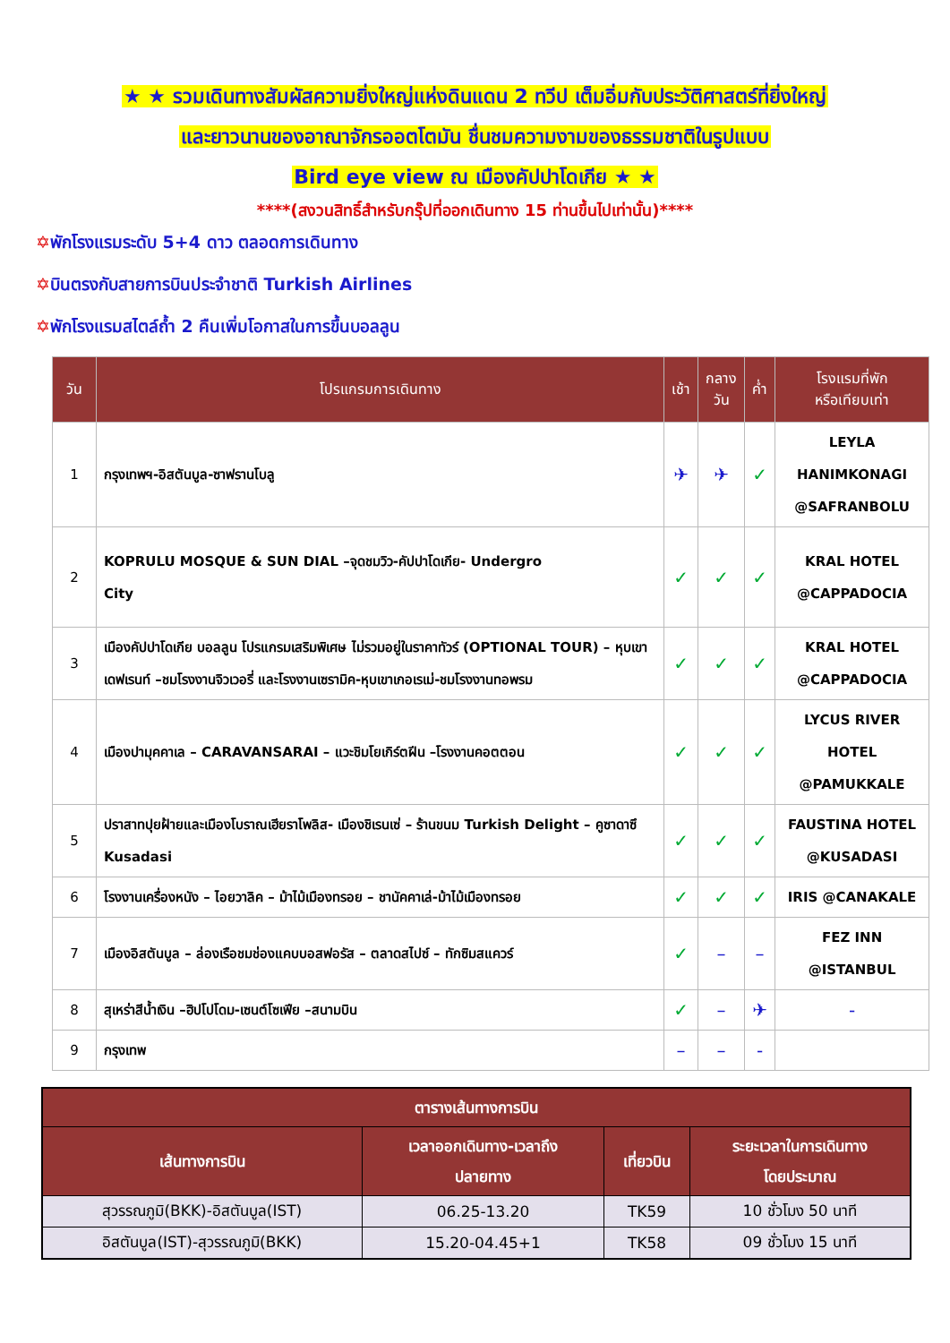★ ★ รวมเดินทางสัมผัสความยิ่งใหญ่แห่งดินแดน 2 ทวีป เต็มอิ่มกับประวัติศาสตร์ที่ยิ่งใหญ่
และยาวนานของอาณาจักรออตโตมัน ชื่นชมความงามของธรรมชาติในรูปแบบ
Bird eye view ณ เมืองคัปปาโดเกีย ★ ★
****(สงวนสิทธิ์สำหรับกรุ๊ปที่ออกเดินทาง 15 ท่านขึ้นไปเท่านั้น)****
✡พักโรงแรมระดับ 5+4 ดาว ตลอดการเดินทาง
✡บินตรงกับสายการบินประจำชาติ Turkish Airlines
✡พักโรงแรมสไตล์ถ้ำ 2 คืนเพิ่มโอกาสในการขึ้นบอลลูน
| วัน | โปรแกรมการเดินทาง | เช้า | กลาง วัน | ค่ำ | โรงแรมที่พัก หรือเทียบเท่า |
| --- | --- | --- | --- | --- | --- |
| 1 | กรุงเทพฯ-อิสตันบูล-ซาฟรานโบลู | ✈ | ✈ | ✓ | LEYLA HANIMKONAGI @SAFRANBOLU |
| 2 | KOPRULU MOSQUE & SUN DIAL –จุดชมวิว-คัปปาโดเกีย- Undergro City | ✓ | ✓ | ✓ | KRAL HOTEL @CAPPADOCIA |
| 3 | เมืองคัปปาโดเกีย บอลลูน โปรแกรมเสริมพิเศษ ไม่รวมอยู่ในราคาทัวร์ (OPTIONAL TOUR) – หุบเขาเดฟเรนท์ –ชมโรงงานจิวเวอรี่ และโรงงานเซรามิค-หุบเขาเกอเรเม่-ชมโรงงานทอพรม | ✓ | ✓ | ✓ | KRAL HOTEL @CAPPADOCIA |
| 4 | เมืองปามุคคาเล – CARAVANSARAI – แวะชิมโยเกิร์ตฝีน –โรงงานคอตตอน | ✓ | ✓ | ✓ | LYCUS RIVER HOTEL @PAMUKKALE |
| 5 | ปราสาทปุยฝ้ายและเมืองโบราณเฮียราโพลิส- เมืองชิเรนเซ่ – ร้านขนม Turkish Delight – คูซาดาซึ Kusadasi | ✓ | ✓ | ✓ | FAUSTINA HOTEL @KUSADASI |
| 6 | โรงงานเครื่องหนัง – ไอยวาลิค – ม้าไม้เมืองทรอย – ชานัคคาเล่-ม้าไม้เมืองทรอย | ✓ | ✓ | ✓ | IRIS @CANAKALE |
| 7 | เมืองอิสตันบูล – ล่องเรือชมช่องแคบบอสฟอรัส – ตลาดสไปซ์ – ทักซิมสแควร์ | ✓ | – | – | FEZ INN @ISTANBUL |
| 8 | สุเหร่าสีน้ำเงิน –ฮิปโปโดม-เซนต์โซเฟีย –สนามบิน | ✓ | – | ✈ | - |
| 9 | กรุงเทพ | – | – | - | |
| ตารางเส้นทางการบิน | | | |
| --- | --- | --- | --- |
| เส้นทางการบิน | เวลาออกเดินทาง-เวลาถึง ปลายทาง | เที่ยวบิน | ระยะเวลาในการเดินทาง โดยประมาณ |
| สุวรรณภูมิ(BKK)-อิสตันบูล(IST) | 06.25-13.20 | TK59 | 10 ชั่วโมง 50 นาที |
| อิสตันบูล(IST)-สุวรรณภูมิ(BKK) | 15.20-04.45+1 | TK58 | 09 ชั่วโมง 15 นาที |